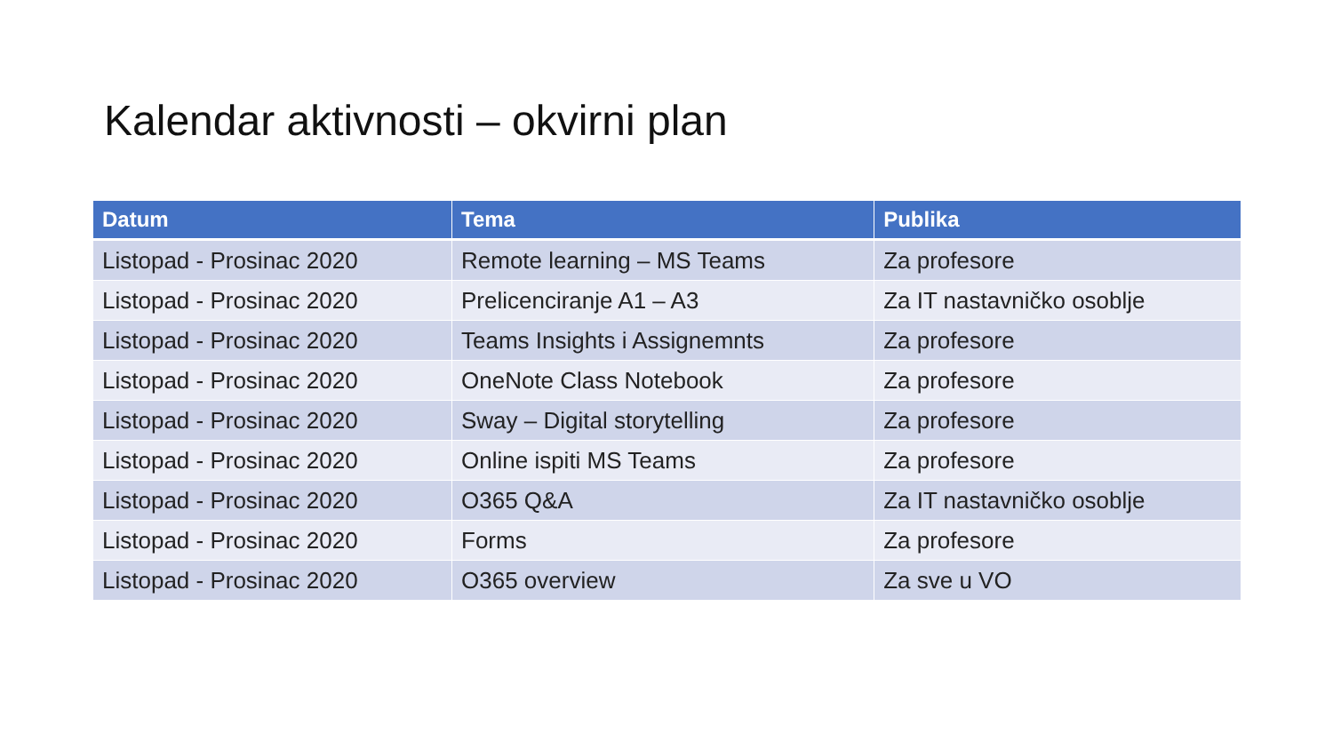Kalendar aktivnosti – okvirni plan
| Datum | Tema | Publika |
| --- | --- | --- |
| Listopad - Prosinac 2020 | Remote learning – MS Teams | Za profesore |
| Listopad - Prosinac 2020 | Prelicenciranje A1 – A3 | Za IT nastavničko osoblje |
| Listopad - Prosinac 2020 | Teams Insights i Assignemnts | Za profesore |
| Listopad - Prosinac 2020 | OneNote Class Notebook | Za profesore |
| Listopad - Prosinac 2020 | Sway – Digital storytelling | Za profesore |
| Listopad - Prosinac 2020 | Online ispiti MS Teams | Za profesore |
| Listopad - Prosinac 2020 | O365 Q&A | Za IT nastavničko osoblje |
| Listopad - Prosinac 2020 | Forms | Za profesore |
| Listopad - Prosinac 2020 | O365 overview | Za sve u VO |